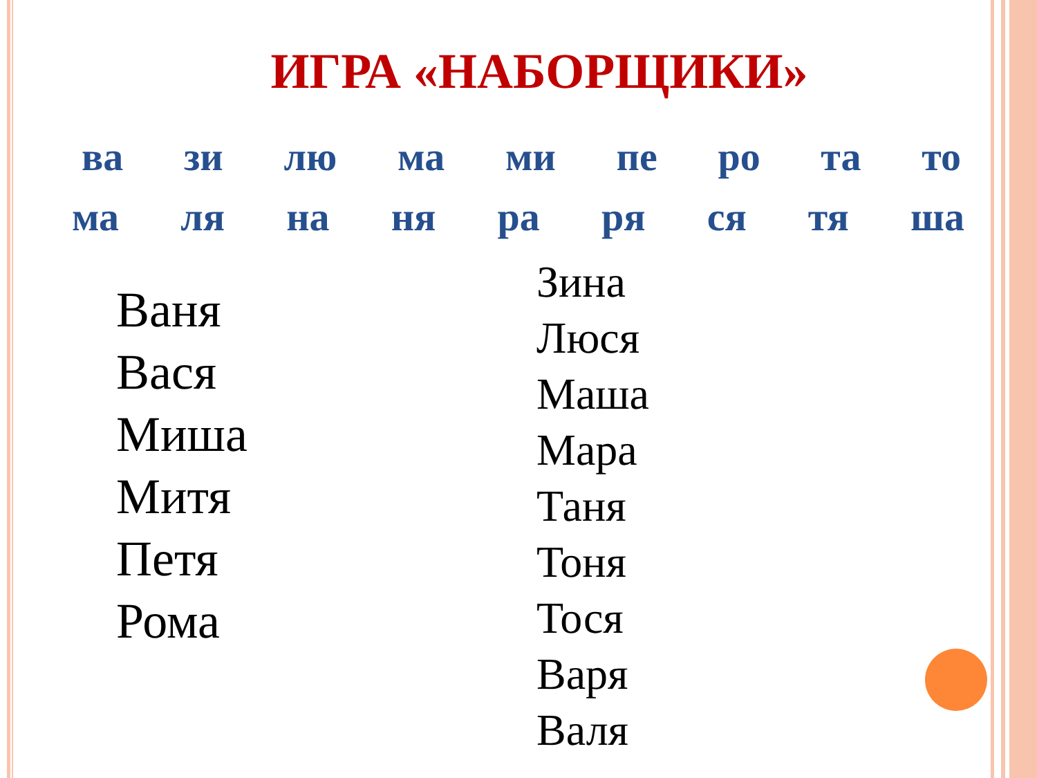ИГРА «НАБОРЩИКИ»
ва зи лю ма ми пе ро та то
ма ля на ня ра ря ся тя ша
Ваня
Вася
Миша
Митя
Петя
Рома
Зина
Люся
Маша
Мара
Таня
Тоня
Тося
Варя
Валя